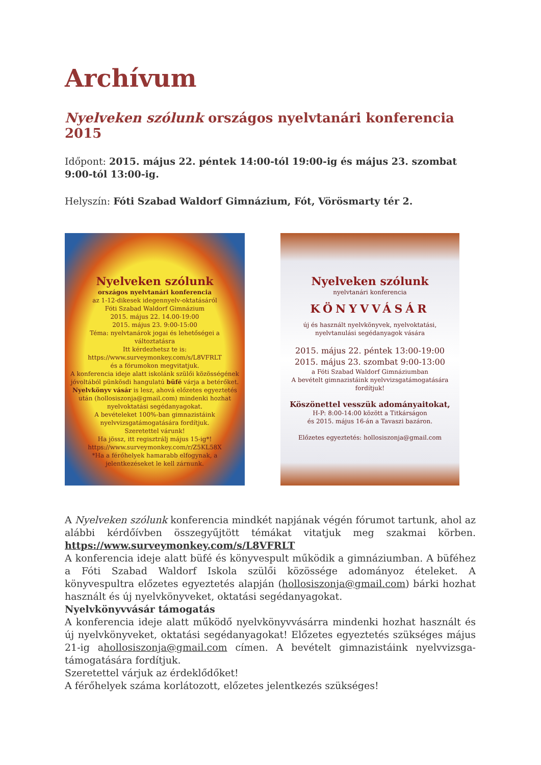Archívum
Nyelveken szólunk országos nyelvtanári konferencia 2015
Időpont: 2015. május 22. péntek 14:00-tól 19:00-ig és május 23. szombat 9:00-tól 13:00-ig.
Helyszín: Fóti Szabad Waldorf Gimnázium, Fót, Vörösmarty tér 2.
Nyelveken szólunk
országos nyelvtanári konferencia
az 1-12-dikesek idegennyelv-oktatásáról
Fóti Szabad Waldorf Gimnázium
2015. május 22. 14.00-19:00
2015. május 23. 9:00-15:00
Téma: nyelvtanárok jogai és lehetőségei a változtatásra
Itt kérdezhetsz te is:
https://www.surveymonkey.com/s/L8VFRLT
és a fórumokon megvitatjuk.
A konferencia ideje alatt iskolánk szülői közösségének jóvoltából pünkösdi hangulatú büfé várja a betérőket.
Nyelvkönyv vásár is lesz, ahová előzetes egyeztetés után (hollosiszonja@gmail.com) mindenki hozhat nyelvoktatási segédanyagokat.
A bevételeket 100%-ban gimnazistáink nyelvvizsgatámogatására fordítjuk.
Szeretettel várunk!
Ha jössz, itt regisztrálj május 15-ig*!
https://www.surveymonkey.com/r/Z5KL58X
*Ha a férőhelyek hamarabb elfogynak, a jelentkezéseket le kell zárnunk.
Nyelveken szólunk
nyelvtanári konferencia
KÖNYVVÁSÁR
új és használt nyelvkönyvek, nyelvoktatási, nyelvtanulási segédanyagok vására
2015. május 22. péntek 13:00-19:00
2015. május 23. szombat 9:00-13:00
a Fóti Szabad Waldorf Gimnáziumban
A bevételt gimnazistáink nyelvvizsgatámogatására fordítjuk!
Köszönettel vesszük adományaitokat,
H-P: 8:00-14:00 között a Titkárságon
és 2015. május 16-án a Tavaszi bazáron.
Előzetes egyeztetés: hollosiszonja@gmail.com
A Nyelveken szólunk konferencia mindkét napjának végén fórumot tartunk, ahol az alábbi kérdőívben összegyűjtött témákat vitatjuk meg szakmai körben. https://www.surveymonkey.com/s/L8VFRLT
A konferencia ideje alatt büfé és könyvespult működik a gimnáziumban. A büféhez a Fóti Szabad Waldorf Iskola szülői közössége adományoz ételeket. A könyvespultra előzetes egyeztetés alapján (hollosiszonja@gmail.com) bárki hozhat használt és új nyelvkönyveket, oktatási segédanyagokat.
Nyelvkönyvvásár támogatás
A konferencia ideje alatt működő nyelvkönyvvásárra mindenki hozhat használt és új nyelvkönyveket, oktatási segédanyagokat! Előzetes egyeztetés szükséges május 21-ig ahollosiszonja@gmail.com címen. A bevételt gimnazistáink nyelvvizsga-támogatására fordítjuk.
Szeretettel várjuk az érdeklődőket!
A férőhelyek száma korlátozott, előzetes jelentkezés szükséges!